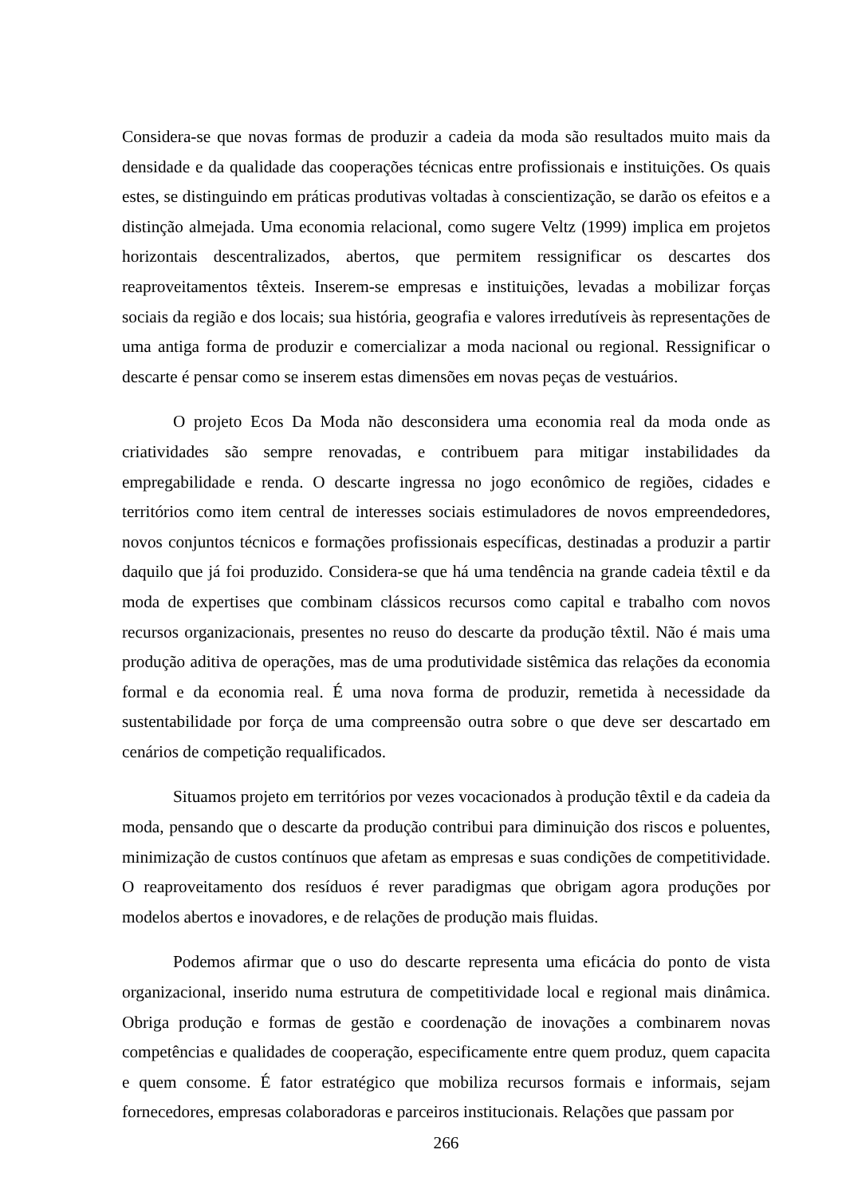Considera-se que novas formas de produzir a cadeia da moda são resultados muito mais da densidade e da qualidade das cooperações técnicas entre profissionais e instituições. Os quais estes, se distinguindo em práticas produtivas voltadas à conscientização, se darão os efeitos e a distinção almejada. Uma economia relacional, como sugere Veltz (1999) implica em projetos horizontais descentralizados, abertos, que permitem ressignificar os descartes dos reaproveitamentos têxteis. Inserem-se empresas e instituições, levadas a mobilizar forças sociais da região e dos locais; sua história, geografia e valores irredutíveis às representações de uma antiga forma de produzir e comercializar a moda nacional ou regional. Ressignificar o descarte é pensar como se inserem estas dimensões em novas peças de vestuários.
O projeto Ecos Da Moda não desconsidera uma economia real da moda onde as criatividades são sempre renovadas, e contribuem para mitigar instabilidades da empregabilidade e renda. O descarte ingressa no jogo econômico de regiões, cidades e territórios como item central de interesses sociais estimuladores de novos empreendedores, novos conjuntos técnicos e formações profissionais específicas, destinadas a produzir a partir daquilo que já foi produzido. Considera-se que há uma tendência na grande cadeia têxtil e da moda de expertises que combinam clássicos recursos como capital e trabalho com novos recursos organizacionais, presentes no reuso do descarte da produção têxtil. Não é mais uma produção aditiva de operações, mas de uma produtividade sistêmica das relações da economia formal e da economia real. É uma nova forma de produzir, remetida à necessidade da sustentabilidade por força de uma compreensão outra sobre o que deve ser descartado em cenários de competição requalificados.
Situamos projeto em territórios por vezes vocacionados à produção têxtil e da cadeia da moda, pensando que o descarte da produção contribui para diminuição dos riscos e poluentes, minimização de custos contínuos que afetam as empresas e suas condições de competitividade. O reaproveitamento dos resíduos é rever paradigmas que obrigam agora produções por modelos abertos e inovadores, e de relações de produção mais fluidas.
Podemos afirmar que o uso do descarte representa uma eficácia do ponto de vista organizacional, inserido numa estrutura de competitividade local e regional mais dinâmica. Obriga produção e formas de gestão e coordenação de inovações a combinarem novas competências e qualidades de cooperação, especificamente entre quem produz, quem capacita e quem consome. É fator estratégico que mobiliza recursos formais e informais, sejam fornecedores, empresas colaboradoras e parceiros institucionais. Relações que passam por
266